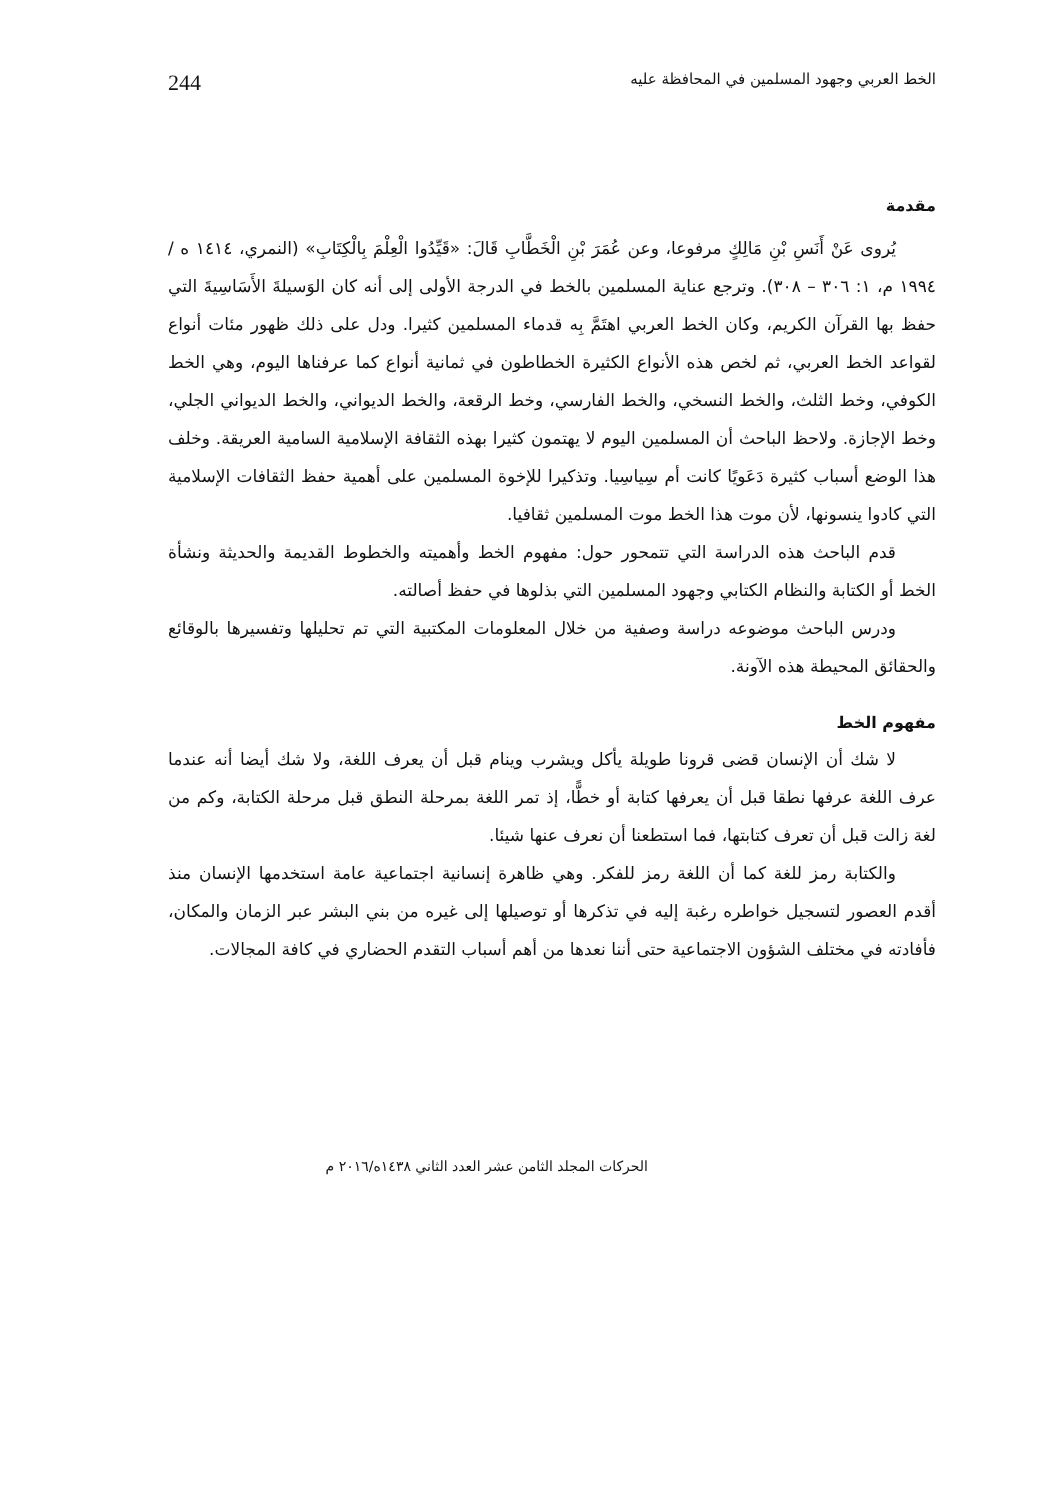الخط العربي وجهود المسلمين في المحافظة عليه 244
مقدمة
يُروى عَنْ أَنَسِ بْنِ مَالِكٍ مرفوعا، وعن عُمَرَ بْنِ الْخَطَّابِ قَالَ: «قَيِّدُوا الْعِلْمَ بِالْكِتَابِ» (النمري، ١٤١٤ ه / ١٩٩٤ م، ١: ٣٠٦ – ٣٠٨). وترجع عناية المسلمين بالخط في الدرجة الأولى إلى أنه كان الوَسيلةَ الأَسَاسِيةَ التي حفظ بها القرآن الكريم، وكان الخط العربي اهتَمَّ بِه قدماء المسلمين كثيرا. ودل على ذلك ظهور مئات أنواع لقواعد الخط العربي، ثم لخص هذه الأنواع الكثيرة الخطاطون في ثمانية أنواع كما عرفناها اليوم، وهي الخط الكوفي، وخط الثلث، والخط النسخي، والخط الفارسي، وخط الرقعة، والخط الديواني، والخط الديواني الجلي، وخط الإجازة. ولاحظ الباحث أن المسلمين اليوم لا يهتمون كثيرا بهذه الثقافة الإسلامية السامية العريقة. وخلف هذا الوضع أسباب كثيرة دَعَويًا كانت أم سِياسِيا. وتذكيرا للإخوة المسلمين على أهمية حفظ الثقافات الإسلامية التي كادوا ينسونها، لأن موت هذا الخط موت المسلمين ثقافيا.
قدم الباحث هذه الدراسة التي تتمحور حول: مفهوم الخط وأهميته والخطوط القديمة والحديثة ونشأة الخط أو الكتابة والنظام الكتابي وجهود المسلمين التي بذلوها في حفظ أصالته.
ودرس الباحث موضوعه دراسة وصفية من خلال المعلومات المكتبية التي تم تحليلها وتفسيرها بالوقائع والحقائق المحيطة هذه الآونة.
مفهوم الخط
لا شك أن الإنسان قضى قرونا طويلة يأكل ويشرب وينام قبل أن يعرف اللغة، ولا شك أيضا أنه عندما عرف اللغة عرفها نطقا قبل أن يعرفها كتابة أو خطًّا، إذ تمر اللغة بمرحلة النطق قبل مرحلة الكتابة، وكم من لغة زالت قبل أن تعرف كتابتها، فما استطعنا أن نعرف عنها شيئا.
والكتابة رمز للغة كما أن اللغة رمز للفكر. وهي ظاهرة إنسانية اجتماعية عامة استخدمها الإنسان منذ أقدم العصور لتسجيل خواطره رغبة إليه في تذكرها أو توصيلها إلى غيره من بني البشر عبر الزمان والمكان، فأفادته في مختلف الشؤون الاجتماعية حتى أننا نعدها من أهم أسباب التقدم الحضاري في كافة المجالات.
الحركات المجلد الثامن عشر العدد الثاني ١٤٣٨ه/٢٠١٦ م